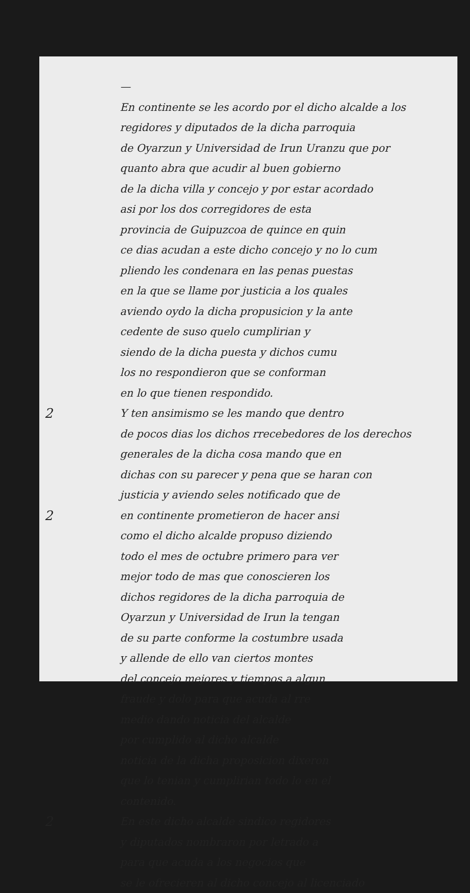—
En continente se les acordo por el dicho alcalde a los
regidores y diputados de la dicha parroquia
de Oyarzun y Universidad de Irun Uranzu que por
quanto abra que acudir al buen gobierno
de la dicha villa y concejo y por estar acordado
asi por los dos corregidores de esta
provincia de Guipuzcoa de quince en quin
ce dias acudan a este dicho concejo y no lo cum
pliendo les condenara en las penas puestas
en la que se llame por justicia a los quales
aviendo oydo la dicha propusicion y la ante
cedente de suso quelo cumplirian y
siendo de la dicha puesta y dichos cumu
los no respondieron que se conforman
en lo que tienen respondido.
2 Y ten ansimismo se les mando que dentro
de pocos dias los dichos rrecebedores de los derechos
generales de la dicha cosa mando que en
dichas con su parecer y pena que se haran con
justicia y aviendo seles notificado que de
2 en continente prometieron de hacer ansi
como el dicho alcalde propuso diziendo
todo el mes de octubre primero para ver
mejor todo de mas que conoscieren los
dichos regidores de la dicha parroquia de
Oyarzun y Universidad de Irun la tengan
de su parte conforme la costumbre usada
y allende de ello van ciertos montes
del concejo mejores y tiempos a algun
fraude y dolo para que acuda al rre
medio dando noticia del alcalde
por cumplido al dicho alcalde
noticia de la dicha proposicion dixeron
que lo tenian y cumplirian todo lo en el
contenido.
2 En este dicho alcalde sindico regidores
y diputados nombraron por letrado a
para que acuda a los negocios que
se le ofrecieren al dicho concejo al licenciado